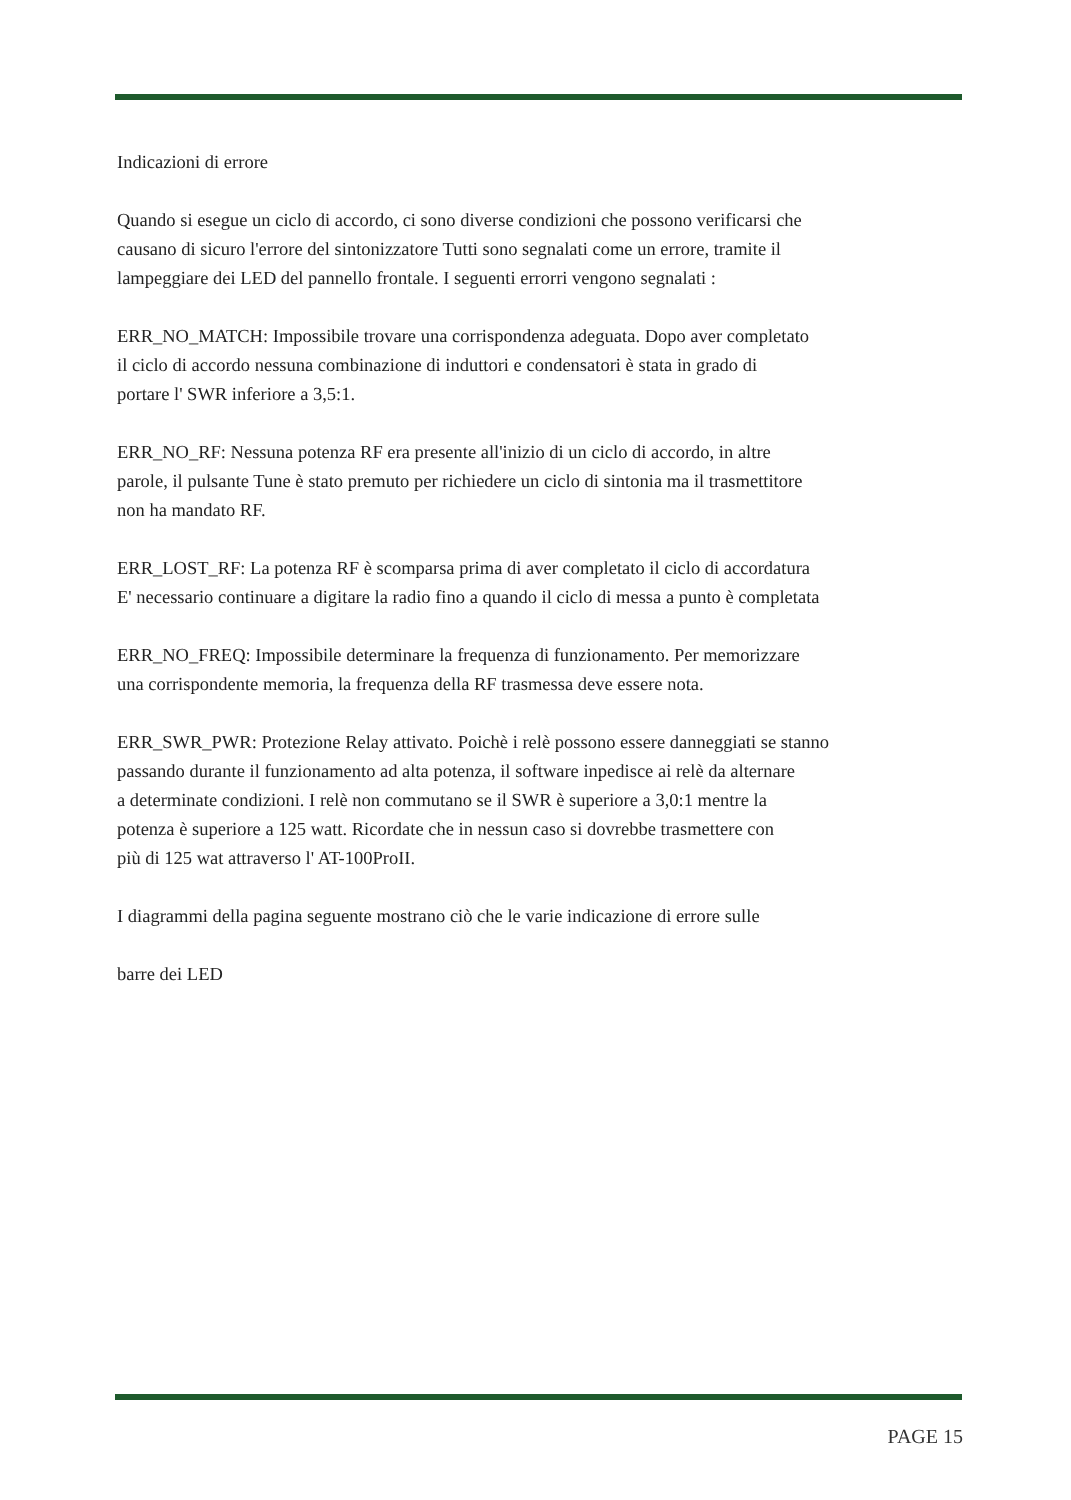Indicazioni di errore
Quando si esegue un ciclo di accordo, ci sono diverse condizioni che possono verificarsi che
causano di sicuro l'errore del sintonizzatore Tutti sono segnalati come un errore, tramite il
lampeggiare dei LED del pannello frontale. I seguenti errorri vengono segnalati :
ERR_NO_MATCH: Impossibile trovare una corrispondenza adeguata. Dopo aver completato
il ciclo di accordo nessuna combinazione di induttori e condensatori è stata in grado di
portare l' SWR inferiore a 3,5:1.
ERR_NO_RF: Nessuna potenza RF era presente all'inizio di un ciclo di accordo, in altre
parole, il pulsante Tune è stato premuto per richiedere un ciclo di sintonia ma il trasmettitore
non ha mandato RF.
ERR_LOST_RF: La potenza RF è scomparsa prima di aver completato il ciclo di accordatura
E' necessario continuare a digitare la radio fino a quando il ciclo di messa a punto è completata
ERR_NO_FREQ: Impossibile determinare la frequenza di funzionamento. Per memorizzare
una corrispondente memoria, la frequenza della RF trasmessa deve essere nota.
ERR_SWR_PWR: Protezione Relay attivato. Poichè i relè possono essere danneggiati se stanno
passando durante il funzionamento ad alta potenza, il software inpedisce ai relè da alternare
a determinate condizioni. I relè non commutano se il SWR è superiore a 3,0:1 mentre la
potenza è superiore a 125 watt. Ricordate che in nessun caso si dovrebbe trasmettere con
più di 125 wat attraverso l' AT-100ProII.
I diagrammi della pagina seguente mostrano ciò che le varie indicazione di errore sulle
barre dei LED
PAGE 15